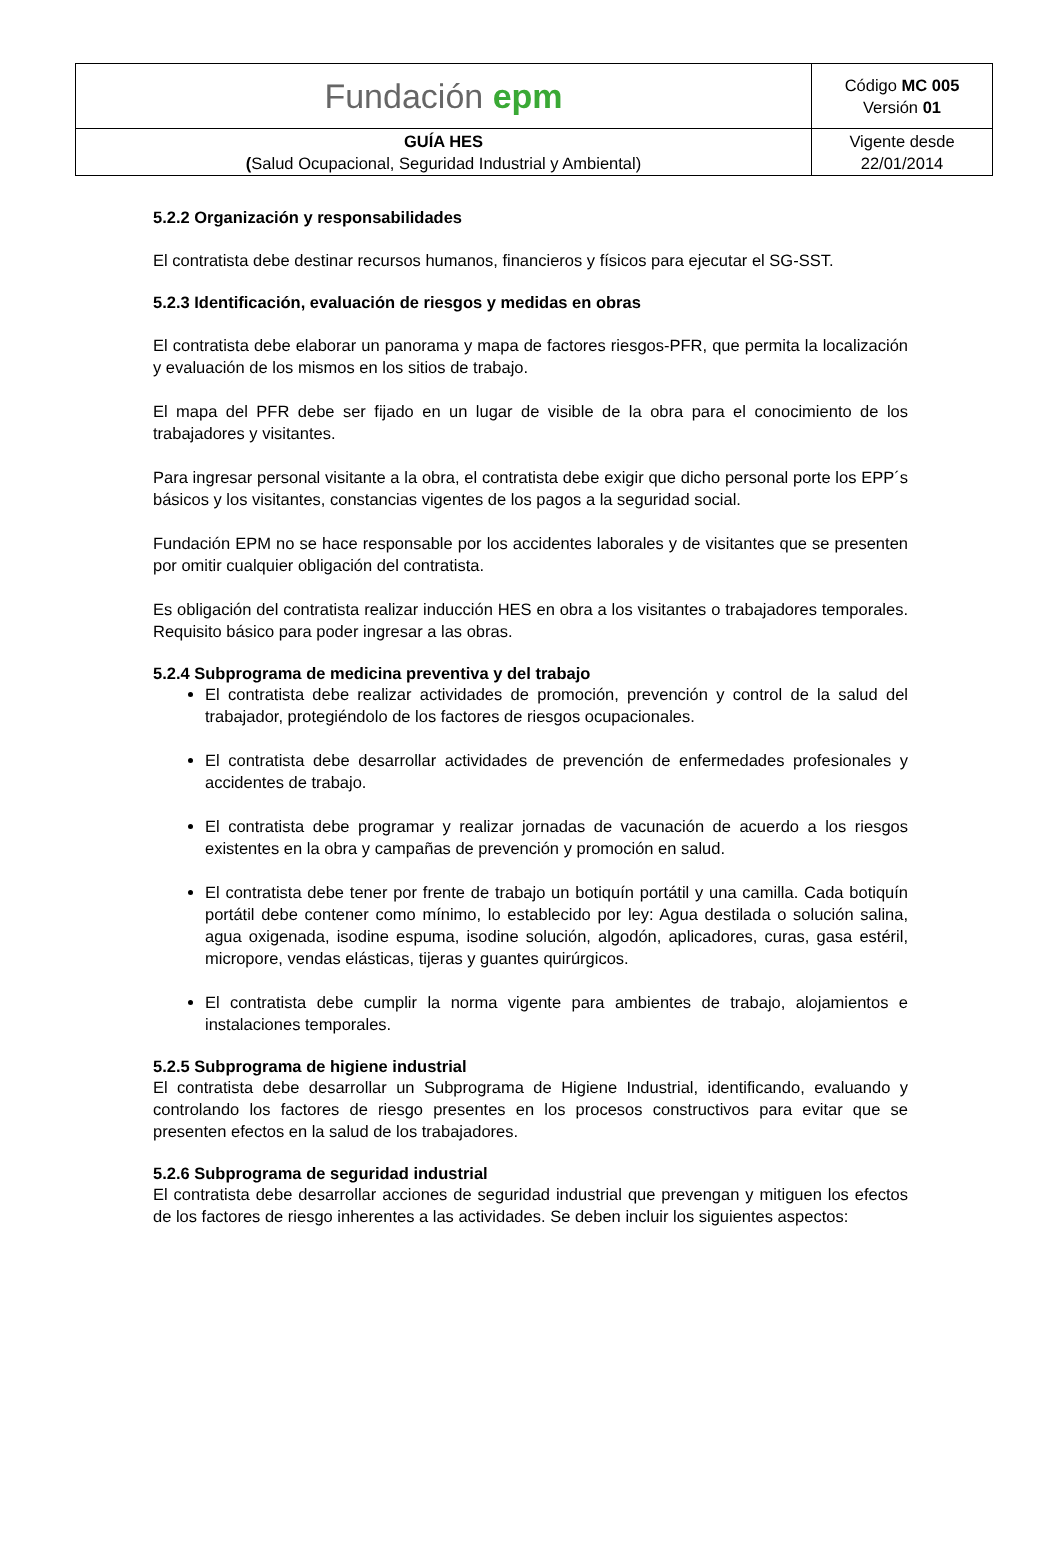| Fundación epm | Código MC 005 Versión 01 |
| GUÍA HES ( Salud Ocupacional, Seguridad Industrial y Ambiental) | Vigente desde 22/01/2014 |
5.2.2 Organización y responsabilidades
El contratista debe destinar recursos humanos, financieros y físicos para ejecutar el SG-SST.
5.2.3 Identificación, evaluación de riesgos y medidas en obras
El contratista debe elaborar un panorama y mapa de factores riesgos-PFR, que permita la localización y evaluación de los mismos en los sitios de trabajo.
El mapa del PFR debe ser fijado en un lugar de visible de la obra para el conocimiento de los trabajadores y visitantes.
Para ingresar personal visitante a la obra, el contratista debe exigir que dicho personal porte los EPP´s básicos y los visitantes, constancias vigentes de los pagos a la seguridad social.
Fundación EPM no se hace responsable por los accidentes laborales y de visitantes que se presenten por omitir cualquier obligación del contratista.
Es obligación del contratista realizar inducción HES en obra a los visitantes o trabajadores temporales. Requisito básico para poder ingresar a las obras.
5.2.4 Subprograma de medicina preventiva y del trabajo
El contratista debe realizar actividades de promoción, prevención y control de la salud del trabajador, protegiéndolo de los factores de riesgos ocupacionales.
El contratista debe desarrollar actividades de prevención de enfermedades profesionales y accidentes de trabajo.
El contratista debe programar y realizar jornadas de vacunación de acuerdo a los riesgos existentes en la obra y campañas de prevención y promoción en salud.
El contratista debe tener por frente de trabajo un botiquín portátil y una camilla. Cada botiquín portátil debe contener como mínimo, lo establecido por ley: Agua destilada o solución salina, agua oxigenada, isodine espuma, isodine solución, algodón, aplicadores, curas, gasa estéril, micropore, vendas elásticas, tijeras y guantes quirúrgicos.
El contratista debe cumplir la norma vigente para ambientes de trabajo, alojamientos e instalaciones temporales.
5.2.5 Subprograma de higiene industrial
El contratista debe desarrollar un Subprograma de Higiene Industrial, identificando, evaluando y controlando los factores de riesgo presentes en los procesos constructivos para evitar que se presenten efectos en la salud de los trabajadores.
5.2.6 Subprograma de seguridad industrial
El contratista debe desarrollar acciones de seguridad industrial que prevengan y mitiguen los efectos de los factores de riesgo inherentes a las actividades. Se deben incluir los siguientes aspectos: